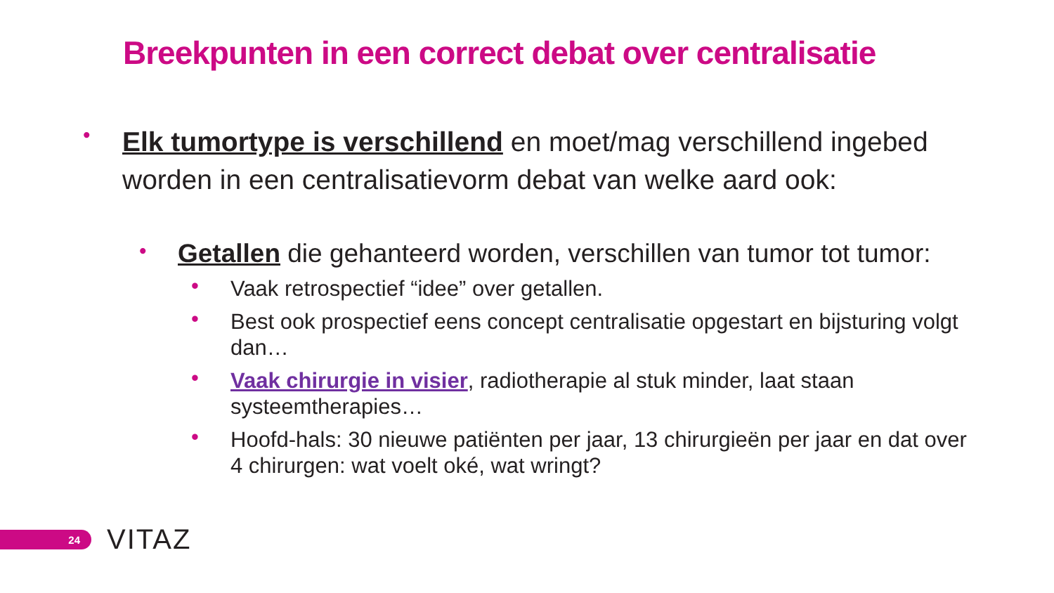Breekpunten in een correct debat over centralisatie
•
Elk tumortype is verschillend en moet/mag verschillend ingebed worden in een centralisatievorm debat van welke aard ook:
•
Getallen die gehanteerd worden, verschillen van tumor tot tumor:
• Vaak retrospectief “idee” over getallen.
• Best ook prospectief eens concept centralisatie opgestart en bijsturing volgt dan…
• Vaak chirurgie in visier, radiotherapie al stuk minder, laat staan systeemtherapies…
• Hoofd-hals: 30 nieuwe patiënten per jaar, 13 chirurgieën per jaar en dat over 4 chirurgen: wat voelt oké, wat wringt?
24 VITAZ